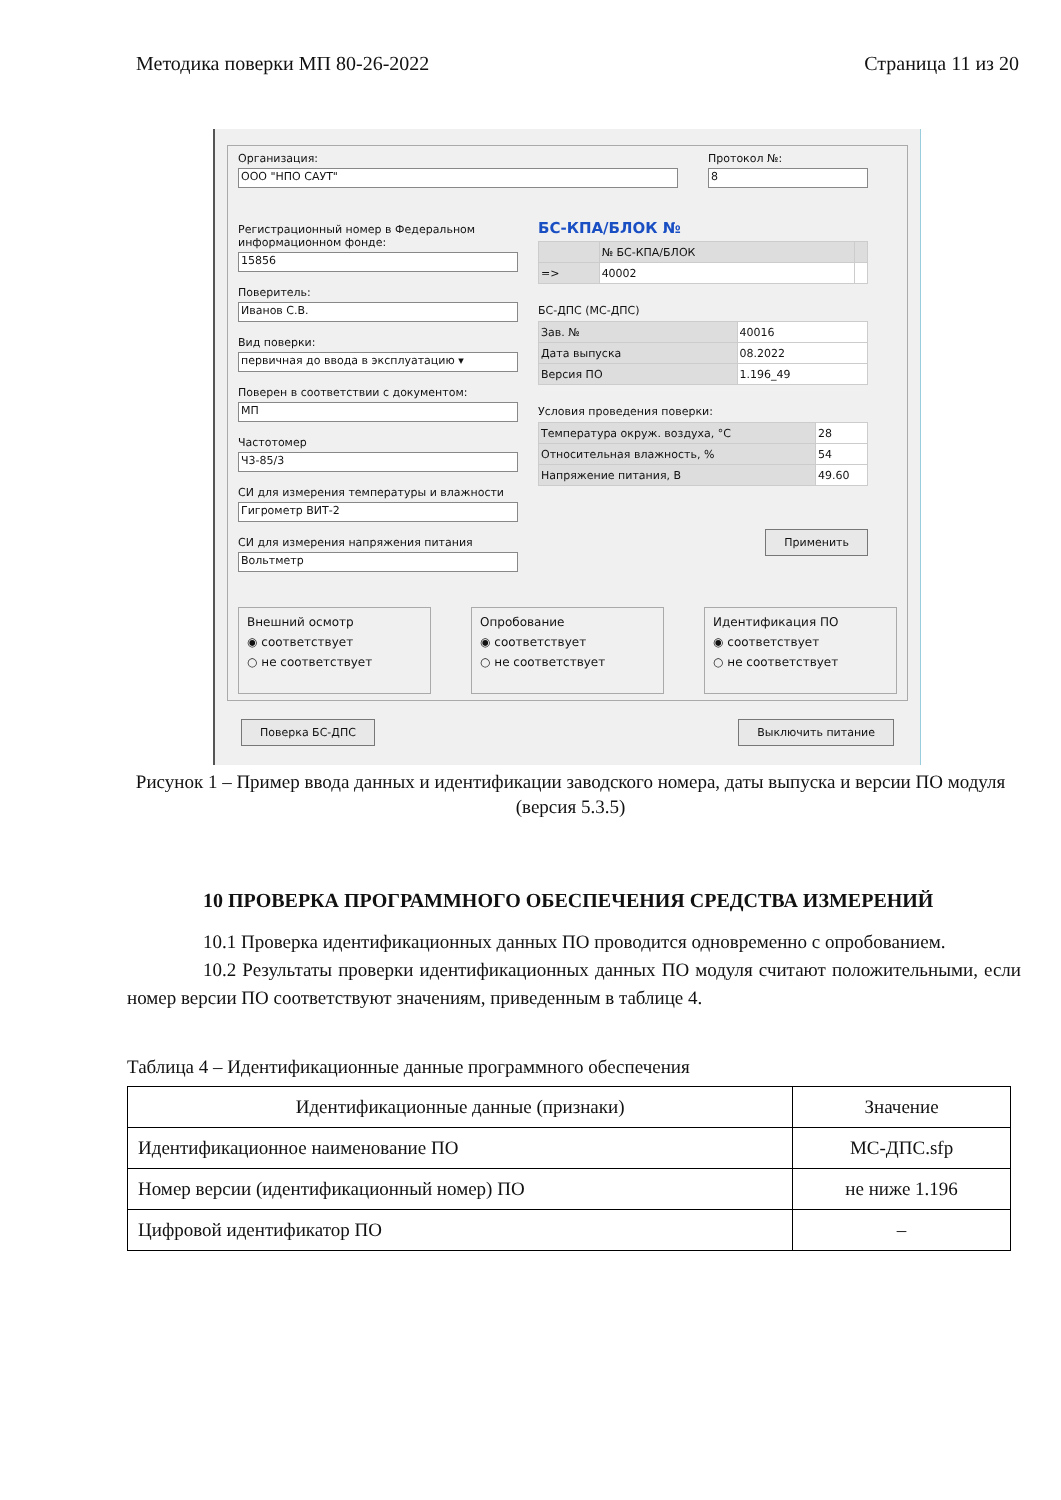Методика поверки МП 80-26-2022 Страница 11 из 20
Организация:
ООО "НПО САУТ"
Протокол №:
8
Регистрационный номер в Федеральном информационном фонде:
15856
Поверитель:
Иванов С.В.
Вид поверки:
первичная до ввода в эксплуатацию ▾
Поверен в соответствии с документом:
МП
Частотомер
Ч3-85/3
СИ для измерения температуры и влажности
Гигрометр ВИТ-2
СИ для измерения напряжения питания
Вольтметр
БС-КПА/БЛОК №
| | № БС-КПА/БЛОК | |
| => | 40002 | |
БС-ДПС (МС-ДПС)
| Зав. № | 40016 |
| Дата выпуска | 08.2022 |
| Версия ПО | 1.196_49 |
Условия проведения поверки:
| Температура окруж. воздуха, °C | 28 |
| Относительная влажность, % | 54 |
| Напряжение питания, В | 49.60 |
Применить
Внешний осмотр
◉ соответствует
○ не соответствует
Опробование
◉ соответствует
○ не соответствует
Идентификация ПО
◉ соответствует
○ не соответствует
Поверка БС-ДПС Выключить питание
Рисунок 1 – Пример ввода данных и идентификации заводского номера, даты выпуска и версии ПО модуля (версия 5.3.5)
10 ПРОВЕРКА ПРОГРАММНОГО ОБЕСПЕЧЕНИЯ СРЕДСТВА ИЗМЕРЕНИЙ
10.1 Проверка идентификационных данных ПО проводится одновременно с опробованием.
10.2 Результаты проверки идентификационных данных ПО модуля считают положительными, если номер версии ПО соответствуют значениям, приведенным в таблице 4.
Таблица 4 – Идентификационные данные программного обеспечения
| Идентификационные данные (признаки) | Значение |
| --- | --- |
| Идентификационное наименование ПО | МС-ДПС.sfp |
| Номер версии (идентификационный номер) ПО | не ниже 1.196 |
| Цифровой идентификатор ПО | – |